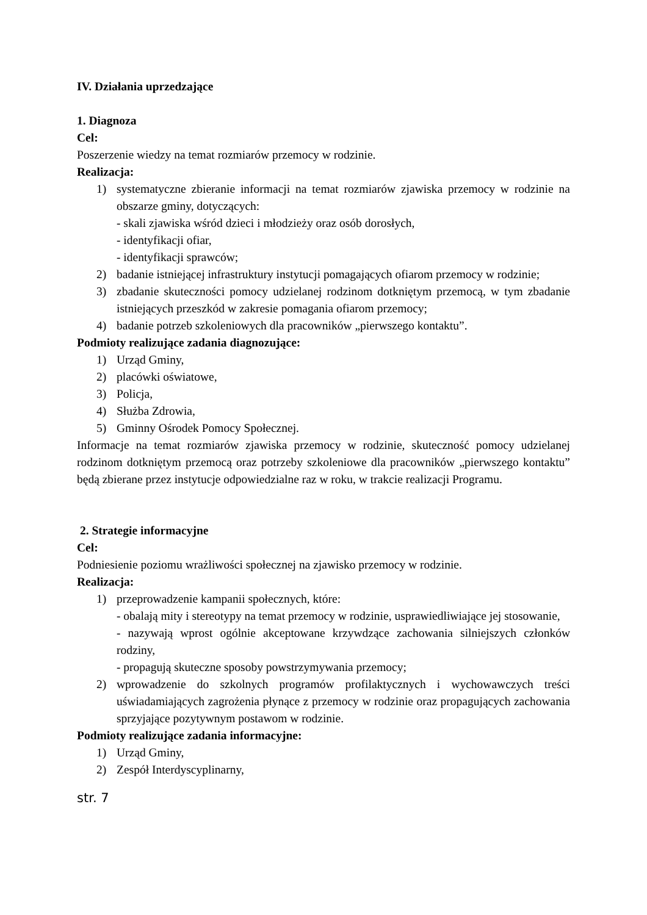IV. Działania uprzedzające
1. Diagnoza
Cel:
Poszerzenie wiedzy na temat rozmiarów przemocy w rodzinie.
Realizacja:
1) systematyczne zbieranie informacji na temat rozmiarów zjawiska przemocy w rodzinie na obszarze gminy, dotyczących:
- skali zjawiska wśród dzieci i młodzieży oraz osób dorosłych,
- identyfikacji ofiar,
- identyfikacji sprawców;
2) badanie istniejącej infrastruktury instytucji pomagających ofiarom przemocy w rodzinie;
3) zbadanie skuteczności pomocy udzielanej rodzinom dotkniętym przemocą, w tym zbadanie istniejących przeszkód w zakresie pomagania ofiarom przemocy;
4) badanie potrzeb szkoleniowych dla pracowników „pierwszego kontaktu”.
Podmioty realizujące zadania diagnozujące:
1) Urząd Gminy,
2) placówki oświatowe,
3) Policja,
4) Służba Zdrowia,
5) Gminny Ośrodek Pomocy Społecznej.
Informacje na temat rozmiarów zjawiska przemocy w rodzinie, skuteczność pomocy udzielanej rodzinom dotkniętym przemocą oraz potrzeby szkoleniowe dla pracowników „pierwszego kontaktu” będą zbierane przez instytucje odpowiedzialne raz w roku, w trakcie realizacji Programu.
2. Strategie informacyjne
Cel:
Podniesienie poziomu wrażliwości społecznej na zjawisko przemocy w rodzinie.
Realizacja:
1) przeprowadzenie kampanii społecznych, które:
- obalają mity i stereotypy na temat przemocy w rodzinie, usprawiedliwiające jej stosowanie,
- nazywają wprost ogólnie akceptowane krzywdzące zachowania silniejszych członków rodziny,
- propagują skuteczne sposoby powstrzymywania przemocy;
2) wprowadzenie do szkolnych programów profilaktycznych i wychowawczych treści uświadamiających zagrożenia płynące z przemocy w rodzinie oraz propagujących zachowania sprzyjające pozytywnym postawom w rodzinie.
Podmioty realizujące zadania informacyjne:
1) Urząd Gminy,
2) Zespół Interdyscyplinarny,
str. 7